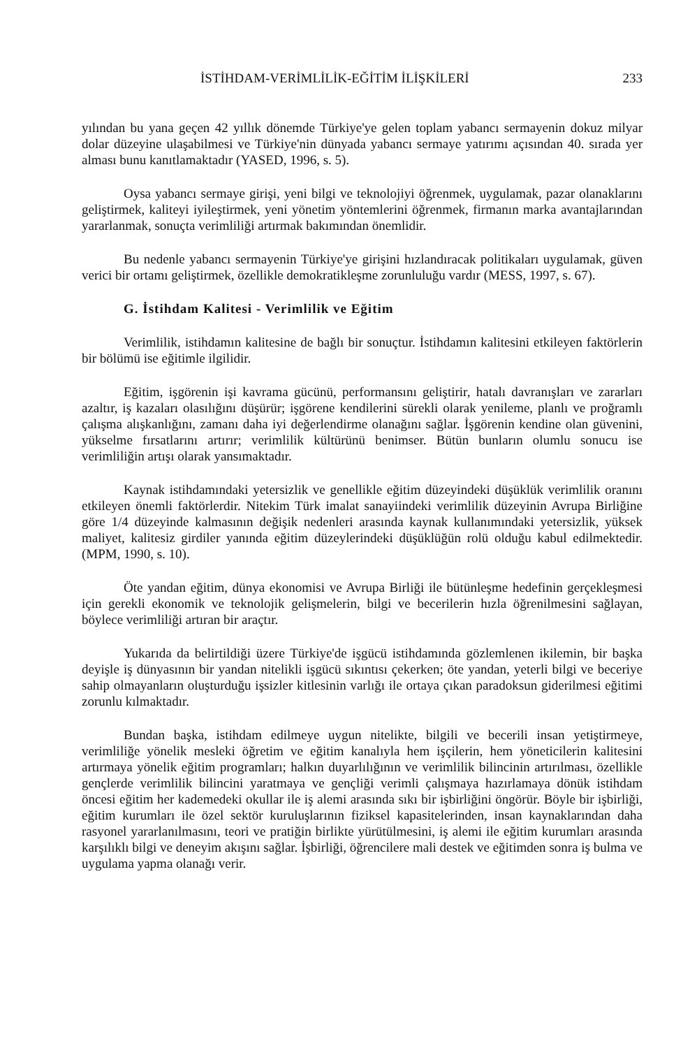İSTİHDAM-VERİMLİLİK-EĞİTİM İLİŞKİLERİ 233
yılından bu yana geçen 42 yıllık dönemde Türkiye'ye gelen toplam yabancı sermayenin dokuz milyar dolar düzeyine ulaşabilmesi ve Türkiye'nin dünyada yabancı sermaye yatırımı açısından 40. sırada yer alması bunu kanıtlamaktadır (YASED, 1996, s. 5).
Oysa yabancı sermaye girişi, yeni bilgi ve teknolojiyi öğrenmek, uygulamak, pazar olanaklarını geliştirmek, kaliteyi iyileştirmek, yeni yönetim yöntemlerini öğrenmek, firmanın marka avantajlarından yararlanmak, sonuçta verimliliği artırmak bakımından önemlidir.
Bu nedenle yabancı sermayenin Türkiye'ye girişini hızlandıracak politikaları uygulamak, güven verici bir ortamı geliştirmek, özellikle demokratikleşme zorunluluğu vardır (MESS, 1997, s. 67).
G. İstihdam Kalitesi - Verimlilik ve Eğitim
Verimlilik, istihdamın kalitesine de bağlı bir sonuçtur. İstihdamın kalitesini etkileyen faktörlerin bir bölümü ise eğitimle ilgilidir.
Eğitim, işgörenin işi kavrama gücünü, performansını geliştirir, hatalı davranışları ve zararları azaltır, iş kazaları olasılığını düşürür; işgörene kendilerini sürekli olarak yenileme, planlı ve proğramlı çalışma alışkanlığını, zamanı daha iyi değerlendirme olanağını sağlar. İşgörenin kendine olan güvenini, yükselme fırsatlarını artırır; verimlilik kültürünü benimser. Bütün bunların olumlu sonucu ise verimliliğin artışı olarak yansımaktadır.
Kaynak istihdamındaki yetersizlik ve genellikle eğitim düzeyindeki düşüklük verimlilik oranını etkileyen önemli faktörlerdir. Nitekim Türk imalat sanayiindeki verimlilik düzeyinin Avrupa Birliğine göre 1/4 düzeyinde kalmasının değişik nedenleri arasında kaynak kullanımındaki yetersizlik, yüksek maliyet, kalitesiz girdiler yanında eğitim düzeylerindeki düşüklüğün rolü olduğu kabul edilmektedir. (MPM, 1990, s. 10).
Öte yandan eğitim, dünya ekonomisi ve Avrupa Birliği ile bütünleşme hedefinin gerçekleşmesi için gerekli ekonomik ve teknolojik gelişmelerin, bilgi ve becerilerin hızla öğrenilmesini sağlayan, böylece verimliliği artıran bir araçtır.
Yukarıda da belirtildiği üzere Türkiye'de işgücü istihdamında gözlemlenen ikilemin, bir başka deyişle iş dünyasının bir yandan nitelikli işgücü sıkıntısı çekerken; öte yandan, yeterli bilgi ve beceriye sahip olmayanların oluşturduğu işsizler kitlesinin varlığı ile ortaya çıkan paradoksun giderilmesi eğitimi zorunlu kılmaktadır.
Bundan başka, istihdam edilmeye uygun nitelikte, bilgili ve becerili insan yetiştirmeye, verimliliğe yönelik mesleki öğretim ve eğitim kanalıyla hem işçilerin, hem yöneticilerin kalitesini artırmaya yönelik eğitim programları; halkın duyarlılığının ve verimlilik bilincinin artırılması, özellikle gençlerde verimlilik bilincini yaratmaya ve gençliği verimli çalışmaya hazırlamaya dönük istihdam öncesi eğitim her kademedeki okullar ile iş alemi arasında sıkı bir işbirliğini öngörür. Böyle bir işbirliği, eğitim kurumları ile özel sektör kuruluşlarının fiziksel kapasitelerinden, insan kaynaklarından daha rasyonel yararlanılmasını, teori ve pratiğin birlikte yürütülmesini, iş alemi ile eğitim kurumları arasında karşılıklı bilgi ve deneyim akışını sağlar. İşbirliği, öğrencilere mali destek ve eğitimden sonra iş bulma ve uygulama yapma olanağı verir.